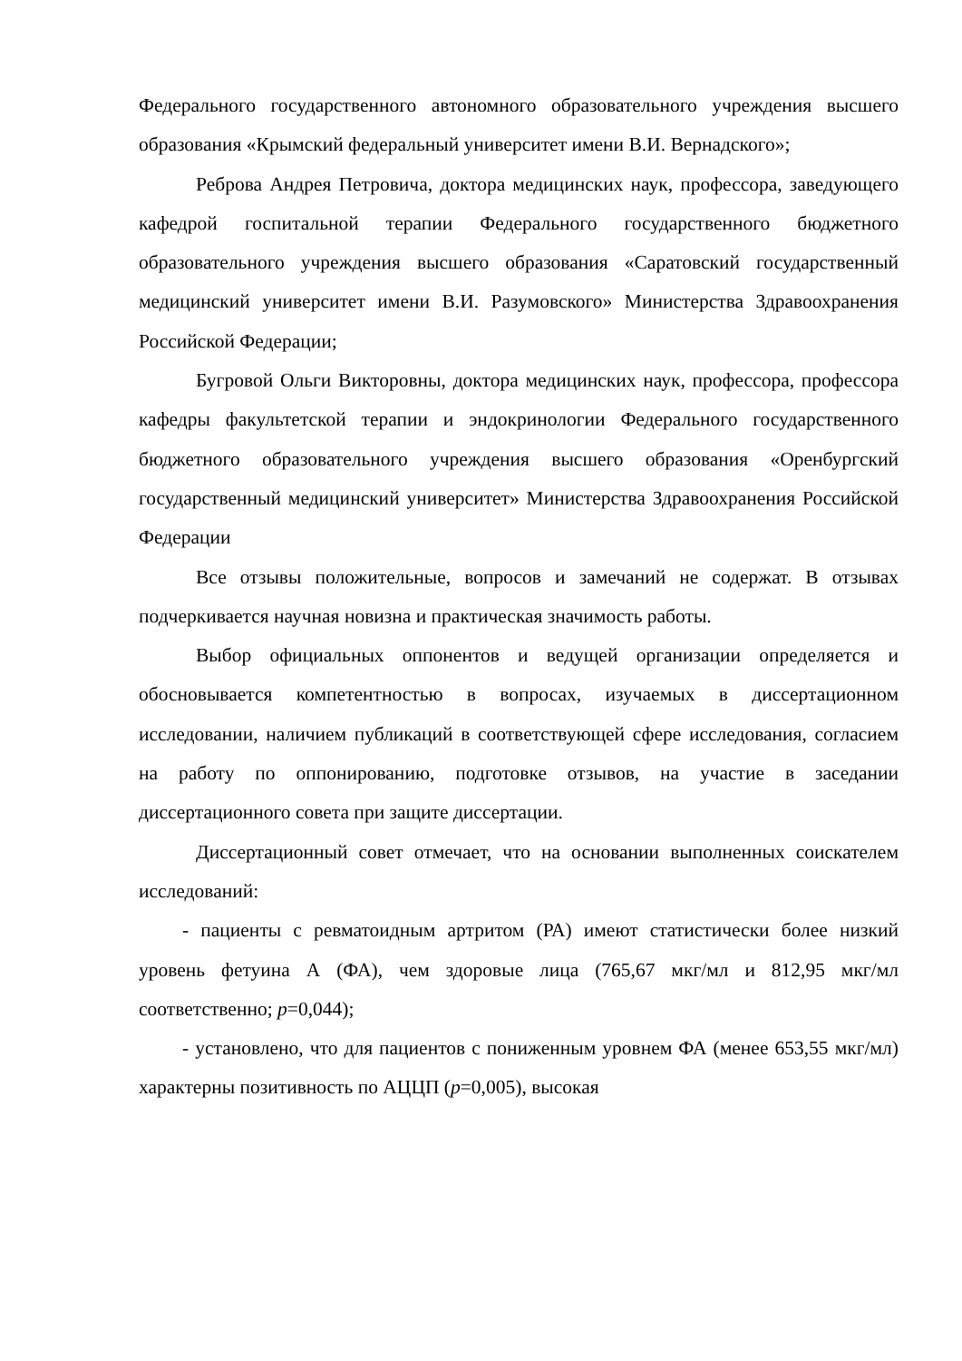Федерального государственного автономного образовательного учреждения высшего образования «Крымский федеральный университет имени В.И. Вернадского»;
Реброва Андрея Петровича, доктора медицинских наук, профессора, заведующего кафедрой госпитальной терапии Федерального государственного бюджетного образовательного учреждения высшего образования «Саратовский государственный медицинский университет имени В.И. Разумовского» Министерства Здравоохранения Российской Федерации;
Бугровой Ольги Викторовны, доктора медицинских наук, профессора, профессора кафедры факультетской терапии и эндокринологии Федерального государственного бюджетного образовательного учреждения высшего образования «Оренбургский государственный медицинский университет» Министерства Здравоохранения Российской Федерации
Все отзывы положительные, вопросов и замечаний не содержат. В отзывах подчеркивается научная новизна и практическая значимость работы.
Выбор официальных оппонентов и ведущей организации определяется и обосновывается компетентностью в вопросах, изучаемых в диссертационном исследовании, наличием публикаций в соответствующей сфере исследования, согласием на работу по оппонированию, подготовке отзывов, на участие в заседании диссертационного совета при защите диссертации.
Диссертационный совет отмечает, что на основании выполненных соискателем исследований:
- пациенты с ревматоидным артритом (РА) имеют статистически более низкий уровень фетуина А (ФА), чем здоровые лица (765,67 мкг/мл и 812,95 мкг/мл соответственно; p=0,044);
- установлено, что для пациентов с пониженным уровнем ФА (менее 653,55 мкг/мл) характерны позитивность по АЦЦП (p=0,005), высокая